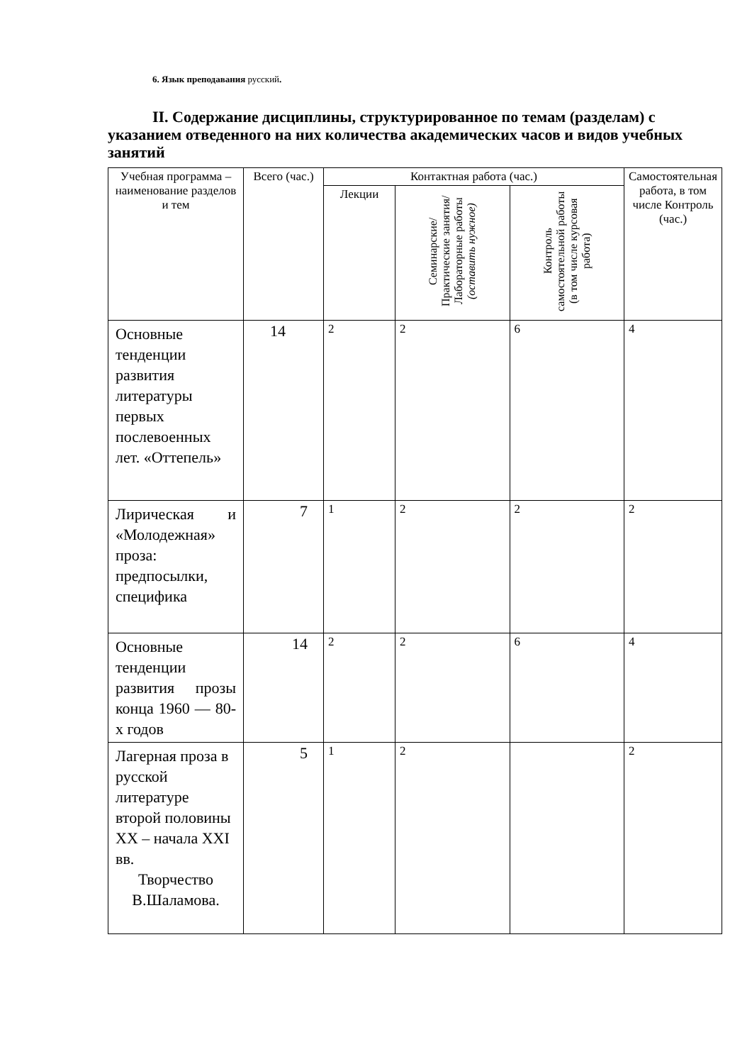6. Язык преподавания русский.
II. Содержание дисциплины, структурированное по темам (разделам) с указанием отведенного на них количества академических часов и видов учебных занятий
| Учебная программа – наименование разделов и тем | Всего (час.) | Контактная работа (час.) | | | Самостоятельная работа, в том числе Контроль (час.) |
| --- | --- | --- | --- | --- | --- |
| | | Лекции | Семинарские/ Практические занятия/ Лабораторные работы (оставить нужное) | Контроль самостоятельной работы (в том числе курсовая работа) | |
| Основные тенденции развития литературы первых послевоенных лет. «Оттепель» | 14 | 2 | 2 | 6 | 4 |
| Лирическая и «Молодежная» проза: предпосылки, специфика | 7 | 1 | 2 | 2 | 2 |
| Основные тенденции развития прозы конца 1960 — 80-х годов | 14 | 2 | 2 | 6 | 4 |
| Лагерная проза в русской литературе второй половины XX – начала XXI вв. Творчество В.Шаламова. | 5 | 1 | 2 | | 2 |